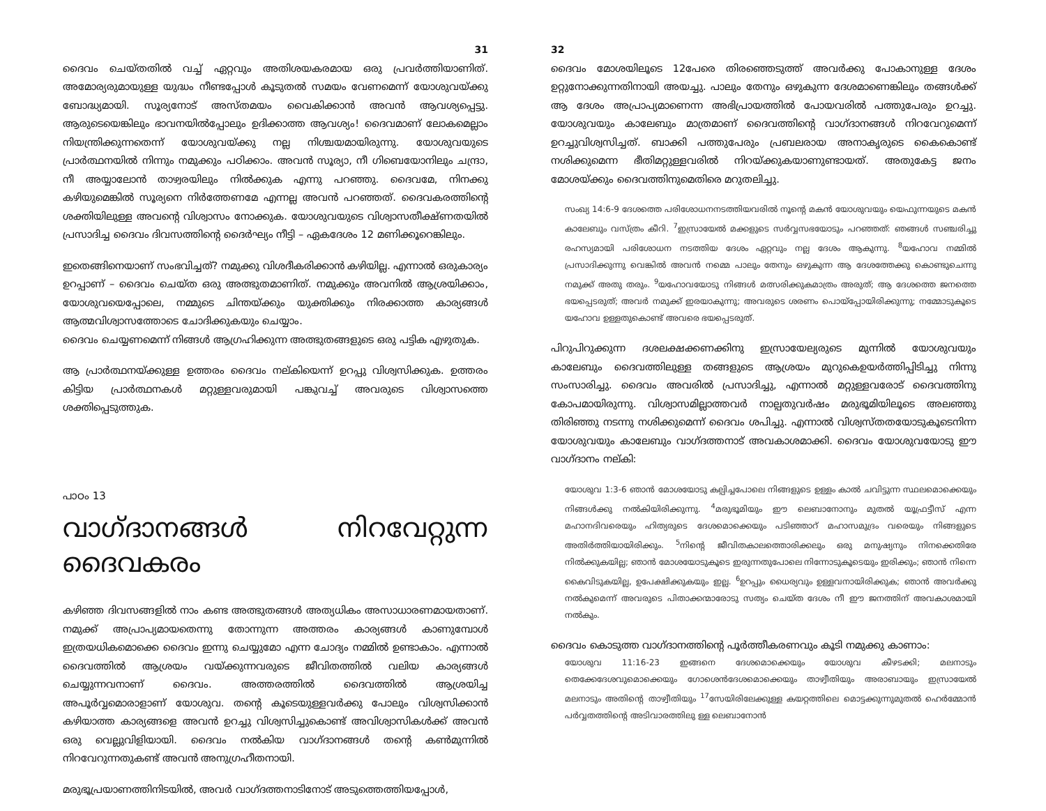31
ദൈവം ചെയ്തതിൽ വച്ച് ഏറ്റവും അതിശയകരമായ ഒരു പ്രവർത്തിയാണിത്. അമോര്യരുമായുള്ള യുദ്ധം നീണ്ടപ്പോൾ കൂടുതൽ സമയം വേണമെന്ന് യോശുവയ്ക്കു ബോദ്ധ്യമായി. സൂര്യനോട് അസ്തമയം വൈകിക്കാൻ അവൻ ആവശ്യപ്പെട്ടു. ആരുടെയെങ്കിലും ഭാവനയിൽപ്പോലും ഉദിക്കാത്ത ആവശ്യം! ദൈവമാണ് ലോകമെല്ലാം നിയന്ത്രിക്കുന്നതെന്ന് യോശുവയ്ക്കു നല്ല നിശ്ചയമായിരുന്നു. യോശുവയുടെ പ്രാർത്ഥനയിൽ നിന്നും നമുക്കും പഠിക്കാം. അവൻ സൂര്യാ, നീ ഗിബെയോനിലും ചന്ദ്രാ, നീ അയ്യാലോൻ താഴ്വരയിലും നിൽക്കുക എന്നു പറഞ്ഞു. ദൈവമേ, നിനക്കു കഴിയുമെങ്കിൽ സൂര്യനെ നിർത്തേണമേ എന്നല്ല അവൻ പറഞ്ഞത്. ദൈവകരത്തിന്റെ ശക്തിയിലുള്ള അവന്റെ വിശ്വാസം നോക്കുക. യോശുവയുടെ വിശ്വാസതീക്ഷ്ണതയിൽ പ്രസാദിച്ച ദൈവം ദിവസത്തിന്റെ ദൈർഘ്യം നീട്ടി – ഏകദേശം 12 മണിക്കൂറെങ്കിലും.
ഇതെങ്ങിനെയാണ് സംഭവിച്ചത്? നമുക്കു വിശദീകരിക്കാൻ കഴിയില്ല. എന്നാൽ ഒരുകാര്യം ഉറപ്പാണ് – ദൈവം ചെയ്ത ഒരു അത്ഭുതമാണിത്. നമുക്കും അവനിൽ ആശ്രയിക്കാം, യോശുവയെപ്പോലെ, നമ്മുടെ ചിന്തയ്ക്കും യുക്തിക്കും നിരക്കാത്ത കാര്യങ്ങൾ ആത്മവിശ്വാസത്തോടെ ചോദിക്കുകയും ചെയ്യാം.
ദൈവം ചെയ്യണമെന്ന് നിങ്ങൾ ആഗ്രഹിക്കുന്ന അത്ഭുതങ്ങളുടെ ഒരു പട്ടിക എഴുതുക.
ആ പ്രാർത്ഥനയ്ക്കുള്ള ഉത്തരം ദൈവം നല്കിയെന്ന് ഉറപ്പു വിശ്വസിക്കുക. ഉത്തരം കിട്ടിയ പ്രാർത്ഥനകൾ മറ്റുള്ളവരുമായി പങ്കുവച്ച് അവരുടെ വിശ്വാസത്തെ ശക്തിപ്പെടുത്തുക.
പാഠം 13
വാഗ്ദാനങ്ങൾ നിറവേറ്റുന്ന ദൈവകരം
കഴിഞ്ഞ ദിവസങ്ങളിൽ നാം കണ്ട അത്ഭുതങ്ങൾ അത്യധികം അസാധാരണമായതാണ്. നമുക്ക് അപ്രാപ്യമായതെന്നു തോന്നുന്ന അത്തരം കാര്യങ്ങൾ കാണുമ്പോൾ ഇത്രയധികമൊക്കെ ദൈവം ഇന്നു ചെയ്യുമോ എന്ന ചോദ്യം നമ്മിൽ ഉണ്ടാകാം. എന്നാൽ ദൈവത്തിൽ ആശ്രയം വയ്ക്കുന്നവരുടെ ജീവിതത്തിൽ വലിയ കാര്യങ്ങൾ ചെയ്യുന്നവനാണ് ദൈവം. അത്തരത്തിൽ ദൈവത്തിൽ ആശ്രയിച്ച അപൂർവ്വമൊരാളാണ് യോശുവ. തന്റെ കൂടെയുള്ളവർക്കു പോലും വിശ്വസിക്കാൻ കഴിയാത്ത കാര്യങ്ങളെ അവൻ ഉറച്ചു വിശ്വസിച്ചുകൊണ്ട് അവിശ്വാസികൾക്ക് അവൻ ഒരു വെല്ലുവിളിയായി. ദൈവം നൽകിയ വാഗ്ദാനങ്ങൾ തന്റെ കൺമുന്നിൽ നിറവേറുന്നതുകണ്ട് അവൻ അനുഗ്രഹീതനായി.
മരുഭൂപ്രയാണത്തിനിടയിൽ, അവർ വാഗ്ദത്തനാടിനോട് അടുത്തെത്തിയപ്പോൾ,
32
ദൈവം മോശയിലൂടെ 12പേരെ തിരഞ്ഞെടുത്ത് അവർക്കു പോകാനുള്ള ദേശം ഉറ്റുനോക്കുന്നതിനായി അയച്ചു. പാലും തേനും ഒഴുകുന്ന ദേശമാണെങ്കിലും തങ്ങൾക്ക് ആ ദേശം അപ്രാപ്യമാണെന്ന അഭിപ്രായത്തിൽ പോയവരിൽ പത്തുപേരും ഉറച്ചു. യോശുവയും കാലേബും മാത്രമാണ് ദൈവത്തിന്റെ വാഗ്ദാനങ്ങൾ നിറവേറുമെന്ന് ഉറച്ചുവിശ്വസിച്ചത്. ബാക്കി പത്തുപേരും പ്രബലരായ അനാകൃരുടെ കൈകൊണ്ട് നശിക്കുമെന്ന ഭീതിമറ്റുള്ളവരിൽ നിറയ്ക്കുകയാണുണ്ടായത്. അതുകേട്ട ജനം മോശയ്ക്കും ദൈവത്തിനുമെതിരെ മറുതലിച്ചു.
സംഖ്യ 14:6-9 ദേശത്തെ പരിശോധനനടത്തിയവരിൽ നൂന്റെ മകൻ യോശുവയും യെഫുന്നയുടെ മകൻ കാലേബും വസ്ത്രം കീറി. <sup>7</sup>ഇസ്രായേൽ മക്കളുടെ സർവ്വസഭയോടും പറഞ്ഞത്: ഞങ്ങൾ സഞ്ചരിച്ചു രഹസ്യമായി പരിശോധന നടത്തിയ ദേശം ഏറ്റവും നല്ല ദേശം ആകുന്നു. <sup>8</sup>യഹോവ നമ്മിൽ പ്രസാദിക്കുന്നു വെങ്കിൽ അവൻ നമ്മെ പാലും തേനും ഒഴുകുന്ന ആ ദേശത്തേക്കു കൊണ്ടുചെന്നു നമുക്ക് അതു തരും. <sup>9</sup>യഹോവയോടു നിങ്ങൾ മത്സരിക്കുകമാത്രം അരുത്; ആ ദേശത്തെ ജനത്തെ ഭയപ്പെടരുത്; അവർ നമുക്ക് ഇരയാകുന്നു; അവരുടെ ശരണം പൊയ്പ്പോയിരിക്കുന്നു; നമ്മോടുകൂടെ യഹോവ ഉള്ളതുകൊണ്ട് അവരെ ഭയപ്പെടരുത്.
പിറുപിറുക്കുന്ന ദശലക്ഷക്കണക്കിനു ഇസ്രായേല്യരുടെ മുന്നിൽ യോശുവയും കാലേബും ദൈവത്തിലുള്ള തങ്ങളുടെ ആശ്രയം മുറുകെഉയർത്തിപ്പിടിച്ചു നിന്നു സംസാരിച്ചു. ദൈവം അവരിൽ പ്രസാദിച്ചു, എന്നാൽ മറ്റുള്ളവരോട് ദൈവത്തിനു കോപമായിരുന്നു. വിശ്വാസമില്ലാത്തവർ നാല്പതുവർഷം മരുഭൂമിയിലൂടെ അലഞ്ഞു തിരിഞ്ഞു നടന്നു നശിക്കുമെന്ന് ദൈവം ശപിച്ചു. എന്നാൽ വിശ്വസ്തതയോടുകൂടെനിന്ന യോശുവയും കാലേബും വാഗ്ദത്തനാട് അവകാശമാക്കി. ദൈവം യോശുവയോടു ഈ വാഗ്ദാനം നല്കി:
യോശുവ 1:3-6 ഞാൻ മോശയോടു കല്പിച്ചപോലെ നിങ്ങളുടെ ഉള്ളം കാൽ ചവിട്ടുന്ന സ്ഥലമൊക്കെയും നിങ്ങൾക്കു നൽകിയിരിക്കുന്നു. <sup>4</sup>മരുഭൂമിയും ഈ ലെബാനോനും മുതൽ യൂഫ്രട്ടീസ് എന്ന മഹാനദിവരെയും ഹിത്യരുടെ ദേശമൊക്കെയും പടിഞ്ഞാറ് മഹാസമുദ്രം വരെയും നിങ്ങളുടെ അതിർത്തിയായിരിക്കും. <sup>5</sup>നിന്റെ ജീവിതകാലത്തൊരിക്കലും ഒരു മനുഷ്യനും നിനക്കെതിരേ നിൽക്കുകയില്ല; ഞാൻ മോശയോടുകൂടെ ഇരുന്നതുപോലെ നിന്നോടുകൂടെയും ഇരിക്കും; ഞാൻ നിന്നെ കൈവിടുകയില്ല, ഉപേക്ഷിക്കുകയും ഇല്ല. <sup>6</sup>ഉറപ്പും ധൈര്യവും ഉള്ളവനായിരിക്കുക; ഞാൻ അവർക്കു നൽകുമെന്ന് അവരുടെ പിതാക്കന്മാരോടു സത്യം ചെയ്ത ദേശം നീ ഈ ജനത്തിന് അവകാശമായി നൽകും.
ദൈവം കൊടുത്ത വാഗ്ദാനത്തിന്റെ പൂർത്തീകരണവും കൂടി നമുക്കു കാണാം:
യോശുവ 11:16-23 ഇങ്ങനെ ദേശമൊക്കെയും യോശുവ കീഴടക്കി; മലനാടും തെക്കേദേശവുമൊക്കെയും ഗോശെൻദേശമൊക്കെയും താഴ്വീതിയും അരാബായും ഇസ്രായേൽ മലനാടും അതിന്റെ താഴ്വീതിയും <sup>17</sup>സേയിരിലേക്കുള്ള കയറ്റത്തിലെ മൊട്ടക്കുന്നുമുതൽ ഹെർമ്മോൻ പർവ്വതത്തിന്റെ അടിവാരത്തിലു ള്ള ലെബാനോൻ